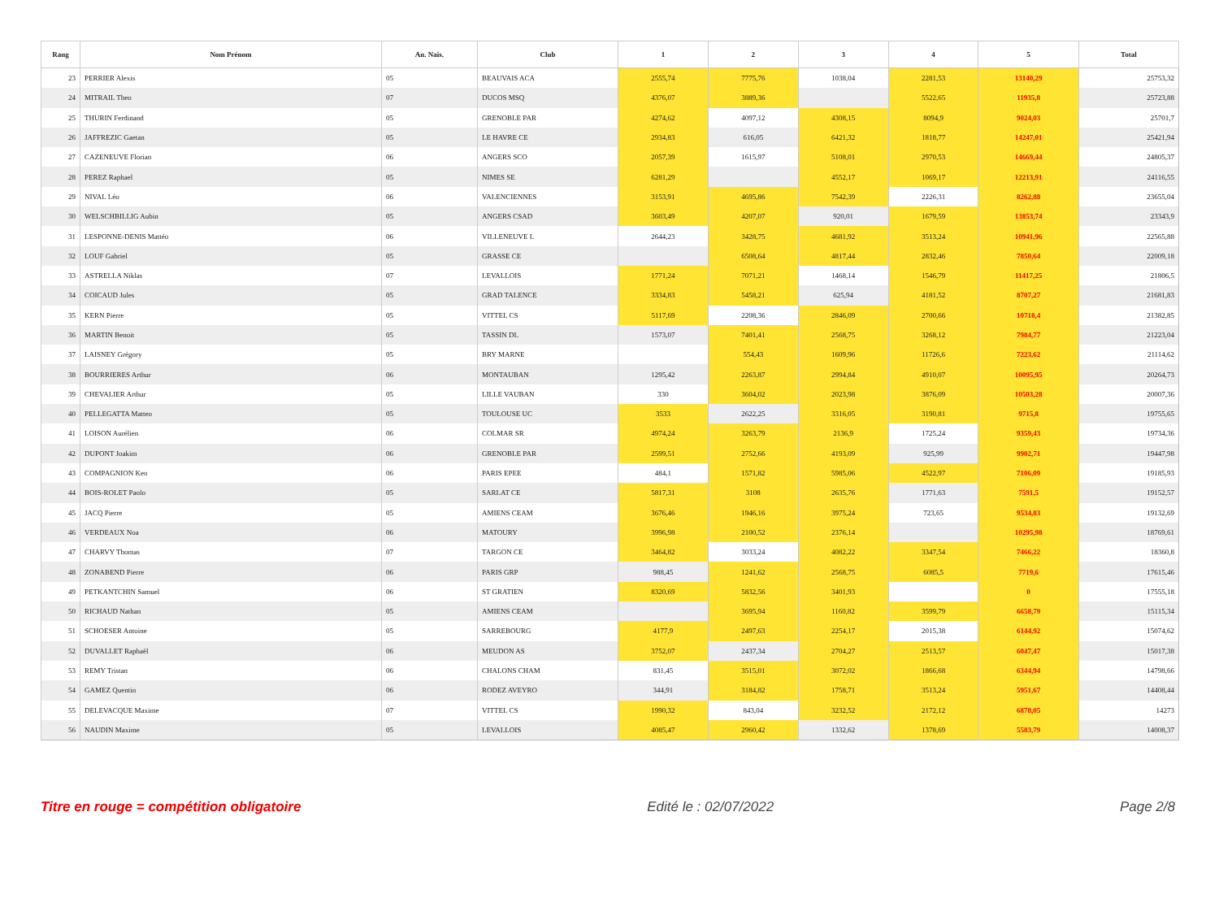| Rang | Nom Prénom | An. Nais. | Club | 1 | 2 | 3 | 4 | 5 | Total |
| --- | --- | --- | --- | --- | --- | --- | --- | --- | --- |
| 23 | PERRIER Alexis | 05 | BEAUVAIS ACA | 2555,74 | 7775,76 | 1038,04 | 2281,53 | 13140,29 | 25753,32 |
| 24 | MITRAIL Theo | 07 | DUCOS MSQ | 4376,07 | 3889,36 | | 5522,65 | 11935,8 | 25723,88 |
| 25 | THURIN Ferdinand | 05 | GRENOBLE PAR | 4274,62 | 4097,12 | 4308,15 | 8094,9 | 9024,03 | 25701,7 |
| 26 | JAFFREZIC Gaetan | 05 | LE HAVRE CE | 2934,83 | 616,05 | 6421,32 | 1818,77 | 14247,01 | 25421,94 |
| 27 | CAZENEUVE Florian | 06 | ANGERS SCO | 2057,39 | 1615,97 | 5108,01 | 2970,53 | 14669,44 | 24805,37 |
| 28 | PEREZ Raphael | 05 | NIMES SE | 6281,29 | | 4552,17 | 1069,17 | 12213,91 | 24116,55 |
| 29 | NIVAL Léo | 06 | VALENCIENNES | 3153,91 | 4695,86 | 7542,39 | 2226,31 | 8262,88 | 23655,04 |
| 30 | WELSCHBILLIG Aubin | 05 | ANGERS CSAD | 3603,49 | 4207,07 | 920,01 | 1679,59 | 13853,74 | 23343,9 |
| 31 | LESPONNE-DENIS Mattéo | 06 | VILLENEUVE L | 2644,23 | 3428,75 | 4681,92 | 3513,24 | 10941,96 | 22565,88 |
| 32 | LOUF Gabriel | 05 | GRASSE CE | | 6508,64 | 4817,44 | 2832,46 | 7850,64 | 22009,18 |
| 33 | ASTRELLA Niklas | 07 | LEVALLOIS | 1771,24 | 7071,21 | 1468,14 | 1546,79 | 11417,25 | 21806,5 |
| 34 | COICAUD Jules | 05 | GRAD TALENCE | 3334,83 | 5458,21 | 625,94 | 4181,52 | 8707,27 | 21681,83 |
| 35 | KERN Pierre | 05 | VITTEL CS | 5117,69 | 2208,36 | 2846,09 | 2700,66 | 10718,4 | 21382,85 |
| 36 | MARTIN Benoit | 05 | TASSIN DL | 1573,07 | 7401,41 | 2568,75 | 3268,12 | 7984,77 | 21223,04 |
| 37 | LAISNEY Grégory | 05 | BRY MARNE | | 554,43 | 1609,96 | 11726,6 | 7223,62 | 21114,62 |
| 38 | BOURRIERES Arthur | 06 | MONTAUBAN | 1295,42 | 2263,87 | 2994,84 | 4910,07 | 10095,95 | 20264,73 |
| 39 | CHEVALIER Arthur | 05 | LILLE VAUBAN | 330 | 3604,02 | 2023,98 | 3876,09 | 10503,28 | 20007,36 |
| 40 | PELLEGATTA Matteo | 05 | TOULOUSE UC | 3533 | 2622,25 | 3316,05 | 3190,81 | 9715,8 | 19755,65 |
| 41 | LOISON Aurélien | 06 | COLMAR SR | 4974,24 | 3263,79 | 2136,9 | 1725,24 | 9359,43 | 19734,36 |
| 42 | DUPONT Joakim | 06 | GRENOBLE PAR | 2599,51 | 2752,66 | 4193,09 | 925,99 | 9902,71 | 19447,98 |
| 43 | COMPAGNION Keo | 06 | PARIS EPEE | 484,1 | 1571,82 | 5985,06 | 4522,97 | 7106,09 | 19185,93 |
| 44 | BOIS-ROLET Paolo | 05 | SARLAT CE | 5817,31 | 3108 | 2635,76 | 1771,63 | 7591,5 | 19152,57 |
| 45 | JACQ Pierre | 05 | AMIENS CEAM | 3676,46 | 1946,16 | 3975,24 | 723,65 | 9534,83 | 19132,69 |
| 46 | VERDEAUX Noa | 06 | MATOURY | 3996,98 | 2100,52 | 2376,14 | | 10295,98 | 18769,61 |
| 47 | CHARVY Thomas | 07 | TARGON CE | 3464,82 | 3033,24 | 4082,22 | 3347,54 | 7466,22 | 18360,8 |
| 48 | ZONABEND Pierre | 06 | PARIS GRP | 988,45 | 1241,62 | 2568,75 | 6085,5 | 7719,6 | 17615,46 |
| 49 | PETKANTCHIN Samuel | 06 | ST GRATIEN | 8320,69 | 5832,56 | 3401,93 | | 0 | 17555,18 |
| 50 | RICHAUD Nathan | 05 | AMIENS CEAM | | 3695,94 | 1160,82 | 3599,79 | 6658,79 | 15115,34 |
| 51 | SCHOESER Antoine | 05 | SARREBOURG | 4177,9 | 2497,63 | 2254,17 | 2015,38 | 6144,92 | 15074,62 |
| 52 | DUVALLET Raphaël | 06 | MEUDON AS | 3752,07 | 2437,34 | 2704,27 | 2513,57 | 6047,47 | 15017,38 |
| 53 | REMY Tristan | 06 | CHALONS CHAM | 831,45 | 3515,01 | 3072,02 | 1866,68 | 6344,94 | 14798,66 |
| 54 | GAMEZ Quentin | 06 | RODEZ AVEYRO | 344,91 | 3184,82 | 1758,71 | 3513,24 | 5951,67 | 14408,44 |
| 55 | DELEVACQUE Maxime | 07 | VITTEL CS | 1990,32 | 843,04 | 3232,52 | 2172,12 | 6878,05 | 14273 |
| 56 | NAUDIN Maxime | 05 | LEVALLOIS | 4085,47 | 2960,42 | 1332,62 | 1378,69 | 5583,79 | 14008,37 |
Titre en rouge = compétition obligatoire Edité le : 02/07/2022 Page 2/8